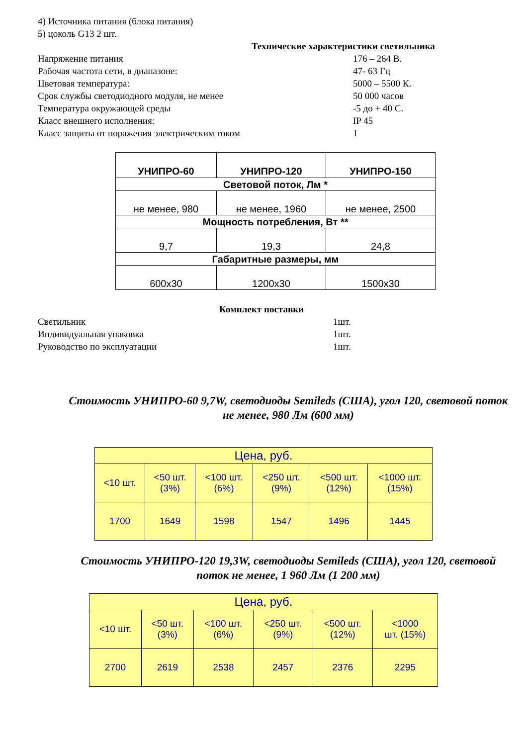4) Источника питания (блока питания)
5) цоколь G13 2 шт.
Технические характеристики светильника
Напряжение питания 176 – 264 В.
Рабочая частота сети, в диапазоне: 47- 63 Гц
Цветовая температура: 5000 – 5500 К.
Срок службы светодиодного модуля, не менее 50 000 часов
Температура окружающей среды -5 до + 40 С.
Класс внешнего исполнения: IP 45
Класс защиты от поражения электрическим током 1
| УНИПРО-60 | УНИПРО-120 | УНИПРО-150 |
| --- | --- | --- |
| Световой поток, Лм * | | |
| не менее, 980 | не менее, 1960 | не менее, 2500 |
| Мощность потребления, Вт ** | | |
| 9,7 | 19,3 | 24,8 |
| Габаритные размеры, мм | | |
| 600х30 | 1200х30 | 1500х30 |
Комплект поставки
Светильник 1шт.
Индивидуальная упаковка 1шт.
Руководство по эксплуатации 1шт.
Стоимость УНИПРО-60 9,7W, светодиоды Semileds (США), угол 120, световой поток не менее, 980 Лм (600 мм)
| Цена, руб. | | | | | |
| <10 шт. | <50 шт. (3%) | <100 шт. (6%) | <250 шт. (9%) | <500 шт. (12%) | <1000 шт. (15%) |
| 1700 | 1649 | 1598 | 1547 | 1496 | 1445 |
Стоимость УНИПРО-120 19,3W, светодиоды Semileds (США), угол 120, световой поток не менее, 1 960 Лм (1 200 мм)
| Цена, руб. | | | | | |
| <10 шт. | <50 шт. (3%) | <100 шт. (6%) | <250 шт. (9%) | <500 шт. (12%) | <1000 шт. (15%) |
| 2700 | 2619 | 2538 | 2457 | 2376 | 2295 |